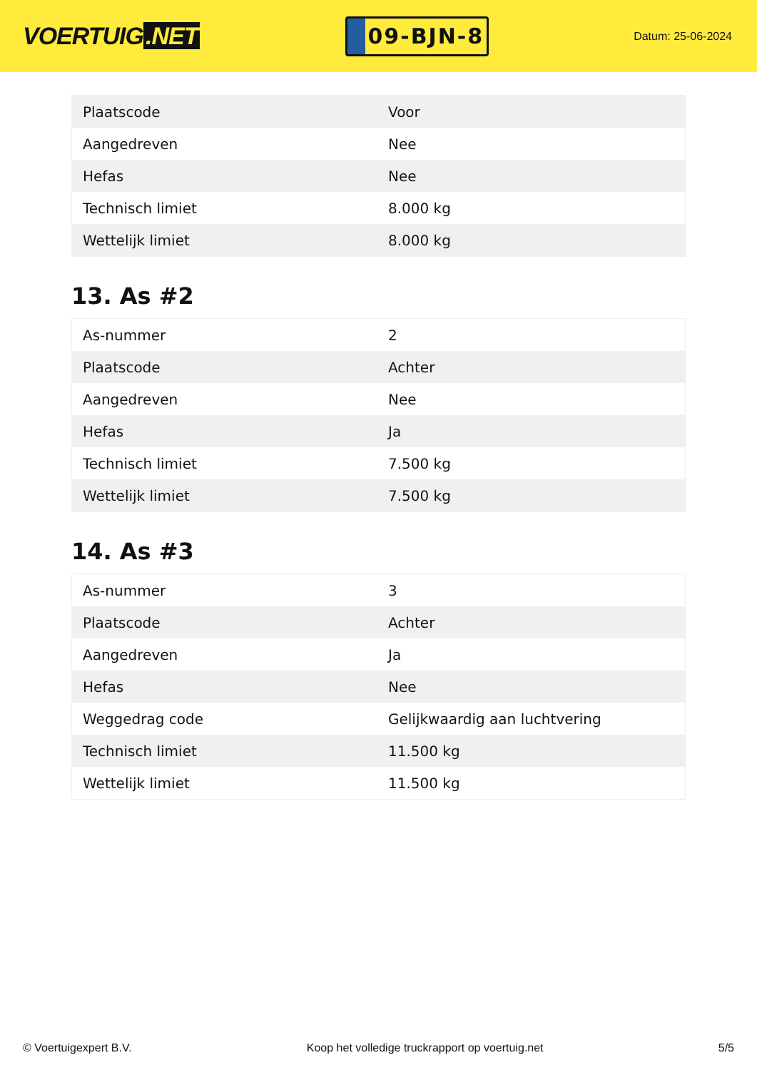VOERTUIG.NET
09-BJN-8
Datum: 25-06-2024
| Plaatscode | Voor |
| Aangedreven | Nee |
| Hefas | Nee |
| Technisch limiet | 8.000 kg |
| Wettelijk limiet | 8.000 kg |
13. As #2
| As-nummer | 2 |
| Plaatscode | Achter |
| Aangedreven | Nee |
| Hefas | Ja |
| Technisch limiet | 7.500 kg |
| Wettelijk limiet | 7.500 kg |
14. As #3
| As-nummer | 3 |
| Plaatscode | Achter |
| Aangedreven | Ja |
| Hefas | Nee |
| Weggedrag code | Gelijkwaardig aan luchtvering |
| Technisch limiet | 11.500 kg |
| Wettelijk limiet | 11.500 kg |
© Voertuigexpert B.V. Koop het volledige truckrapport op voertuig.net 5/5